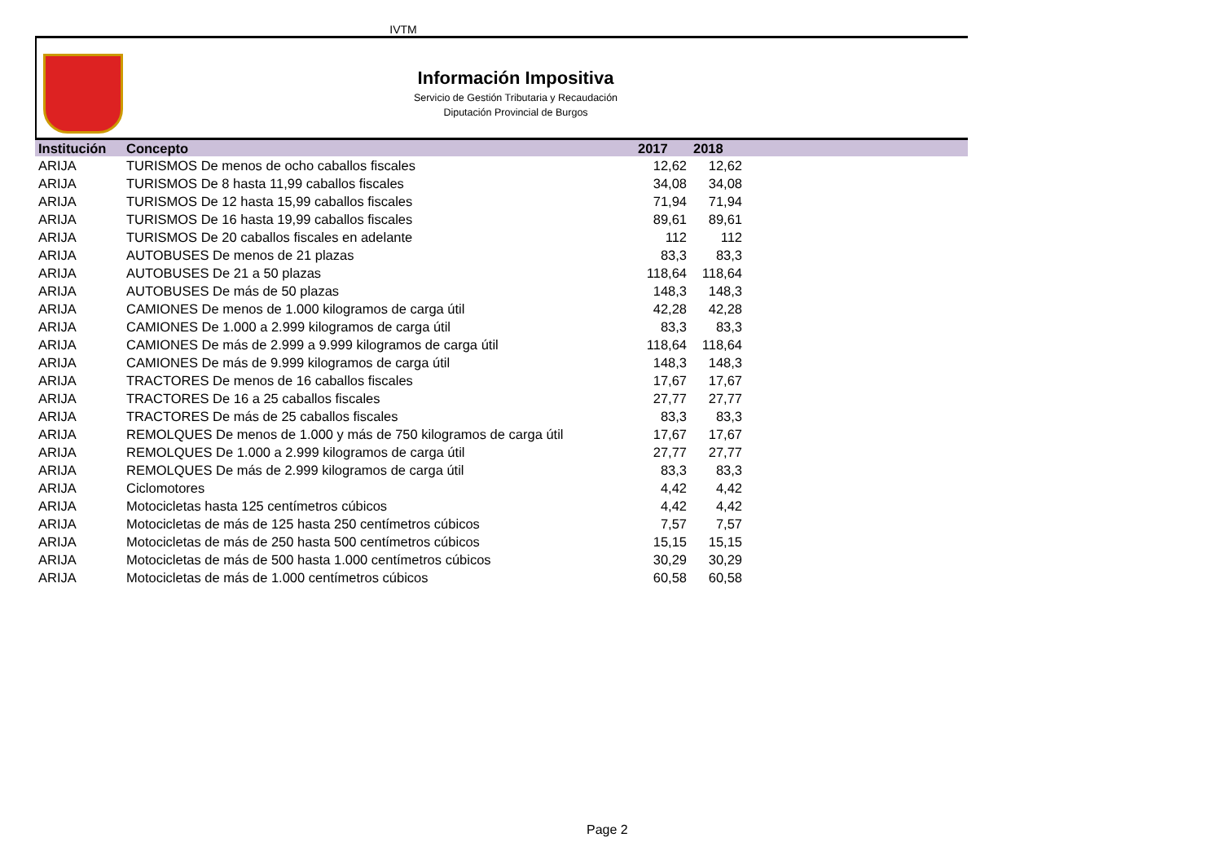IVTM
Información Impositiva
Servicio de Gestión Tributaria y Recaudación
Diputación Provincial de Burgos
| Institución | Concepto | 2017 | 2018 | |
| --- | --- | --- | --- | --- |
| ARIJA | TURISMOS De menos de ocho caballos fiscales | 12,62 | 12,62 | |
| ARIJA | TURISMOS De 8 hasta 11,99 caballos fiscales | 34,08 | 34,08 | |
| ARIJA | TURISMOS De 12 hasta 15,99 caballos fiscales | 71,94 | 71,94 | |
| ARIJA | TURISMOS De 16 hasta 19,99 caballos fiscales | 89,61 | 89,61 | |
| ARIJA | TURISMOS De 20 caballos fiscales en adelante | 112 | 112 | |
| ARIJA | AUTOBUSES De menos de 21 plazas | 83,3 | 83,3 | |
| ARIJA | AUTOBUSES De 21 a 50 plazas | 118,64 | 118,64 | |
| ARIJA | AUTOBUSES De más de 50 plazas | 148,3 | 148,3 | |
| ARIJA | CAMIONES De menos de 1.000 kilogramos de carga útil | 42,28 | 42,28 | |
| ARIJA | CAMIONES De 1.000 a 2.999 kilogramos de carga útil | 83,3 | 83,3 | |
| ARIJA | CAMIONES De más de 2.999 a 9.999 kilogramos de carga útil | 118,64 | 118,64 | |
| ARIJA | CAMIONES De más de 9.999 kilogramos de carga útil | 148,3 | 148,3 | |
| ARIJA | TRACTORES De menos de 16 caballos fiscales | 17,67 | 17,67 | |
| ARIJA | TRACTORES De 16 a 25 caballos fiscales | 27,77 | 27,77 | |
| ARIJA | TRACTORES De más de 25 caballos fiscales | 83,3 | 83,3 | |
| ARIJA | REMOLQUES De menos de 1.000 y más de 750 kilogramos de carga útil | 17,67 | 17,67 | |
| ARIJA | REMOLQUES De 1.000 a 2.999 kilogramos de carga útil | 27,77 | 27,77 | |
| ARIJA | REMOLQUES De más de 2.999 kilogramos de carga útil | 83,3 | 83,3 | |
| ARIJA | Ciclomotores | 4,42 | 4,42 | |
| ARIJA | Motocicletas hasta 125 centímetros cúbicos | 4,42 | 4,42 | |
| ARIJA | Motocicletas de más de 125 hasta 250 centímetros cúbicos | 7,57 | 7,57 | |
| ARIJA | Motocicletas de más de 250 hasta 500 centímetros cúbicos | 15,15 | 15,15 | |
| ARIJA | Motocicletas de más de 500 hasta 1.000 centímetros cúbicos | 30,29 | 30,29 | |
| ARIJA | Motocicletas de más de 1.000 centímetros cúbicos | 60,58 | 60,58 | |
Page 2